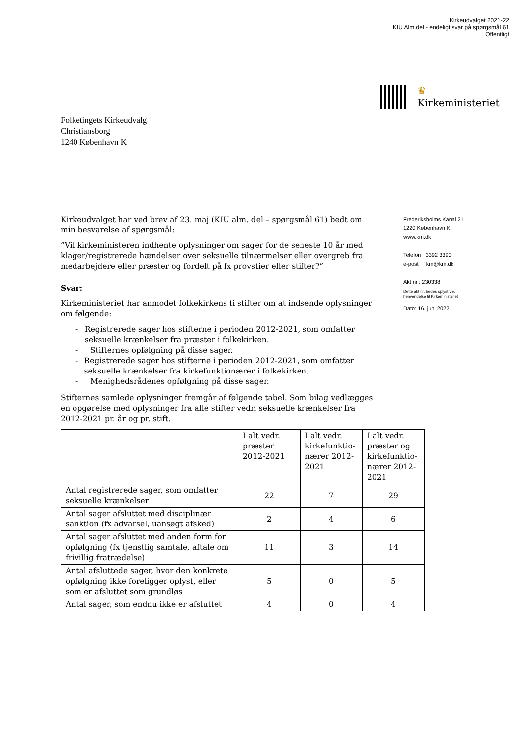Kirkeudvalget 2021-22
KIU Alm.del - endeligt svar på spørgsmål 61
Offentligt
♛
Kirkeministeriet
Folketingets Kirkeudvalg
Christiansborg
1240 København K
Kirkeudvalget har ved brev af 23. maj (KIU alm. del – spørgsmål 61) bedt om min besvarelse af spørgsmål:
”Vil kirkeministeren indhente oplysninger om sager for de seneste 10 år med klager/registrerede hændelser over seksuelle tilnærmelser eller overgreb fra medarbejdere eller præster og fordelt på fx provstier eller stifter?”
Svar:
Kirkeministeriet har anmodet folkekirkens ti stifter om at indsende oplysninger om følgende:
- Registrerede sager hos stifterne i perioden 2012-2021, som omfatter seksuelle krænkelser fra præster i folkekirken.
- Stifternes opfølgning på disse sager.
- Registrerede sager hos stifterne i perioden 2012-2021, som omfatter seksuelle krænkelser fra kirkefunktionærer i folkekirken.
- Menighedsrådenes opfølgning på disse sager.
Stifternes samlede oplysninger fremgår af følgende tabel. Som bilag vedlægges en opgørelse med oplysninger fra alle stifter vedr. seksuelle krænkelser fra 2012-2021 pr. år og pr. stift.
| | I alt vedr. præster 2012-2021 | I alt vedr. kirkefunktio-nærer 2012-2021 | I alt vedr. præster og kirkefunktio-nærer 2012-2021 |
| --- | --- | --- | --- |
| Antal registrerede sager, som omfatter seksuelle krænkelser | 22 | 7 | 29 |
| Antal sager afsluttet med disciplinær sanktion (fx advarsel, uansøgt afsked) | 2 | 4 | 6 |
| Antal sager afsluttet med anden form for opfølgning (fx tjenstlig samtale, aftale om frivillig fratrædelse) | 11 | 3 | 14 |
| Antal afsluttede sager, hvor den konkrete opfølgning ikke foreligger oplyst, eller som er afsluttet som grundløs | 5 | 0 | 5 |
| Antal sager, som endnu ikke er afsluttet | 4 | 0 | 4 |
Frederiksholms Kanal 21
1220 København K
www.km.dk
Telefon 3392 3390
e-post km@km.dk
Akt nr.: 230338
Dette akt nr. bedes oplyst ved
henvendelse til Kirkeministeriet
Dato: 16. juni 2022